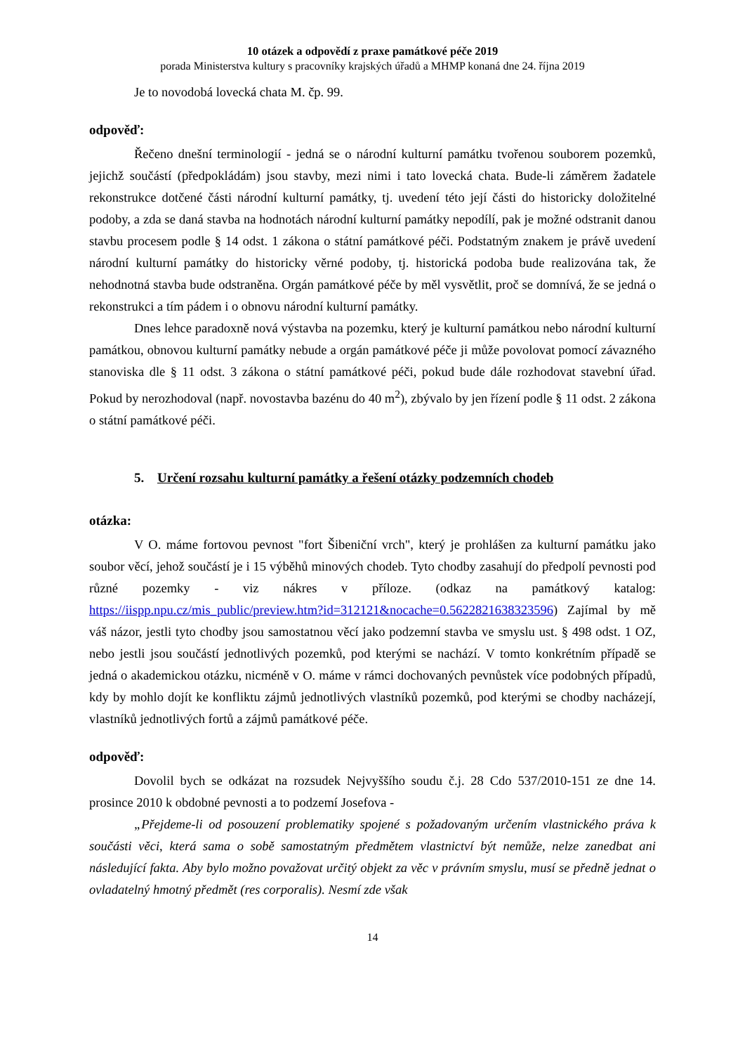10 otázek a odpovědí z praxe památkové péče 2019
porada Ministerstva kultury s pracovníky krajských úřadů a MHMP konaná dne 24. října 2019
Je to novodobá lovecká chata M. čp. 99.
odpověď:
Řečeno dnešní terminologií - jedná se o národní kulturní památku tvořenou souborem pozemků, jejichž součástí (předpokládám) jsou stavby, mezi nimi i tato lovecká chata. Bude-li záměrem žadatele rekonstrukce dotčené části národní kulturní památky, tj. uvedení této její části do historicky doložitelné podoby, a zda se daná stavba na hodnotách národní kulturní památky nepodílí, pak je možné odstranit danou stavbu procesem podle § 14 odst. 1 zákona o státní památkové péči. Podstatným znakem je právě uvedení národní kulturní památky do historicky věrné podoby, tj. historická podoba bude realizována tak, že nehodnotná stavba bude odstraněna. Orgán památkové péče by měl vysvětlit, proč se domnívá, že se jedná o rekonstrukci a tím pádem i o obnovu národní kulturní památky.
Dnes lehce paradoxně nová výstavba na pozemku, který je kulturní památkou nebo národní kulturní památkou, obnovou kulturní památky nebude a orgán památkové péče ji může povolovat pomocí závazného stanoviska dle § 11 odst. 3 zákona o státní památkové péči, pokud bude dále rozhodovat stavební úřad. Pokud by nerozhodoval (např. novostavba bazénu do 40 m<sup>2</sup>), zbývalo by jen řízení podle § 11 odst. 2 zákona o státní památkové péči.
5. Určení rozsahu kulturní památky a řešení otázky podzemních chodeb
otázka:
V O. máme fortovou pevnost "fort Šibeniční vrch", který je prohlášen za kulturní památku jako soubor věcí, jehož součástí je i 15 výběhů minových chodeb. Tyto chodby zasahují do předpolí pevnosti pod různé pozemky - viz nákres v příloze. (odkaz na památkový katalog: https://iispp.npu.cz/mis_public/preview.htm?id=312121&nocache=0.5622821638323596) Zajímal by mě váš názor, jestli tyto chodby jsou samostatnou věcí jako podzemní stavba ve smyslu ust. § 498 odst. 1 OZ, nebo jestli jsou součástí jednotlivých pozemků, pod kterými se nachází. V tomto konkrétním případě se jedná o akademickou otázku, nicméně v O. máme v rámci dochovaných pevnůstek více podobných případů, kdy by mohlo dojít ke konfliktu zájmů jednotlivých vlastníků pozemků, pod kterými se chodby nacházejí, vlastníků jednotlivých fortů a zájmů památkové péče.
odpověď:
Dovolil bych se odkázat na rozsudek Nejvyššího soudu č.j. 28 Cdo 537/2010-151 ze dne 14. prosince 2010 k obdobné pevnosti a to podzemí Josefova -
„Přejdeme-li od posouzení problematiky spojené s požadovaným určením vlastnického práva k součásti věci, která sama o sobě samostatným předmětem vlastnictví být nemůže, nelze zanedbat ani následující fakta. Aby bylo možno považovat určitý objekt za věc v právním smyslu, musí se předně jednat o ovladatelný hmotný předmět (res corporalis). Nesmí zde však
14